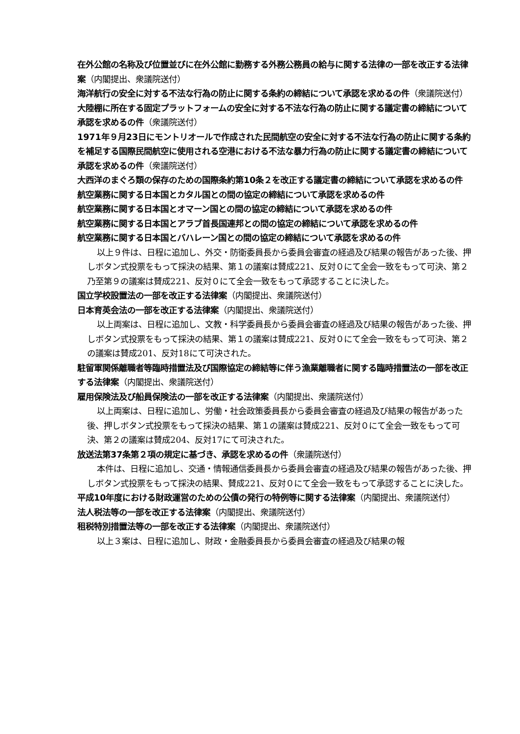在外公館の名称及び位置並びに在外公館に勤務する外務公務員の給与に関する法律の一部を改正する法律案（内閣提出、衆議院送付）
海洋航行の安全に対する不法な行為の防止に関する条約の締結について承認を求めるの件（衆議院送付）
大陸棚に所在する固定プラットフォームの安全に対する不法な行為の防止に関する議定書の締結について承認を求めるの件（衆議院送付）
1971年９月23日にモントリオールで作成された民間航空の安全に対する不法な行為の防止に関する条約を補足する国際民間航空に使用される空港における不法な暴力行為の防止に関する議定書の締結について承認を求めるの件（衆議院送付）
大西洋のまぐろ類の保存のための国際条約第10条２を改正する議定書の締結について承認を求めるの件
航空業務に関する日本国とカタル国との間の協定の締結について承認を求めるの件
航空業務に関する日本国とオマーン国との間の協定の締結について承認を求めるの件
航空業務に関する日本国とアラブ首長国連邦との間の協定の締結について承認を求めるの件
航空業務に関する日本国とバハレーン国との間の協定の締結について承認を求めるの件
以上９件は、日程に追加し、外交・防衛委員長から委員会審査の経過及び結果の報告があった後、押しボタン式投票をもって採決の結果、第１の議案は賛成221、反対０にて全会一致をもって可決、第２乃至第９の議案は賛成221、反対０にて全会一致をもって承認することに決した。
国立学校設置法の一部を改正する法律案（内閣提出、衆議院送付）
日本育英会法の一部を改正する法律案（内閣提出、衆議院送付）
以上両案は、日程に追加し、文教・科学委員長から委員会審査の経過及び結果の報告があった後、押しボタン式投票をもって採決の結果、第１の議案は賛成221、反対０にて全会一致をもって可決、第２の議案は賛成201、反対18にて可決された。
駐留軍関係離職者等臨時措置法及び国際協定の締結等に伴う漁業離職者に関する臨時措置法の一部を改正する法律案（内閣提出、衆議院送付）
雇用保険法及び船員保険法の一部を改正する法律案（内閣提出、衆議院送付）
以上両案は、日程に追加し、労働・社会政策委員長から委員会審査の経過及び結果の報告があった後、押しボタン式投票をもって採決の結果、第１の議案は賛成221、反対０にて全会一致をもって可決、第２の議案は賛成204、反対17にて可決された。
放送法第37条第２項の規定に基づき、承認を求めるの件（衆議院送付）
本件は、日程に追加し、交通・情報通信委員長から委員会審査の経過及び結果の報告があった後、押しボタン式投票をもって採決の結果、賛成221、反対０にて全会一致をもって承認することに決した。
平成10年度における財政運営のための公債の発行の特例等に関する法律案（内閣提出、衆議院送付）
法人税法等の一部を改正する法律案（内閣提出、衆議院送付）
租税特別措置法等の一部を改正する法律案（内閣提出、衆議院送付）
以上３案は、日程に追加し、財政・金融委員長から委員会審査の経過及び結果の報